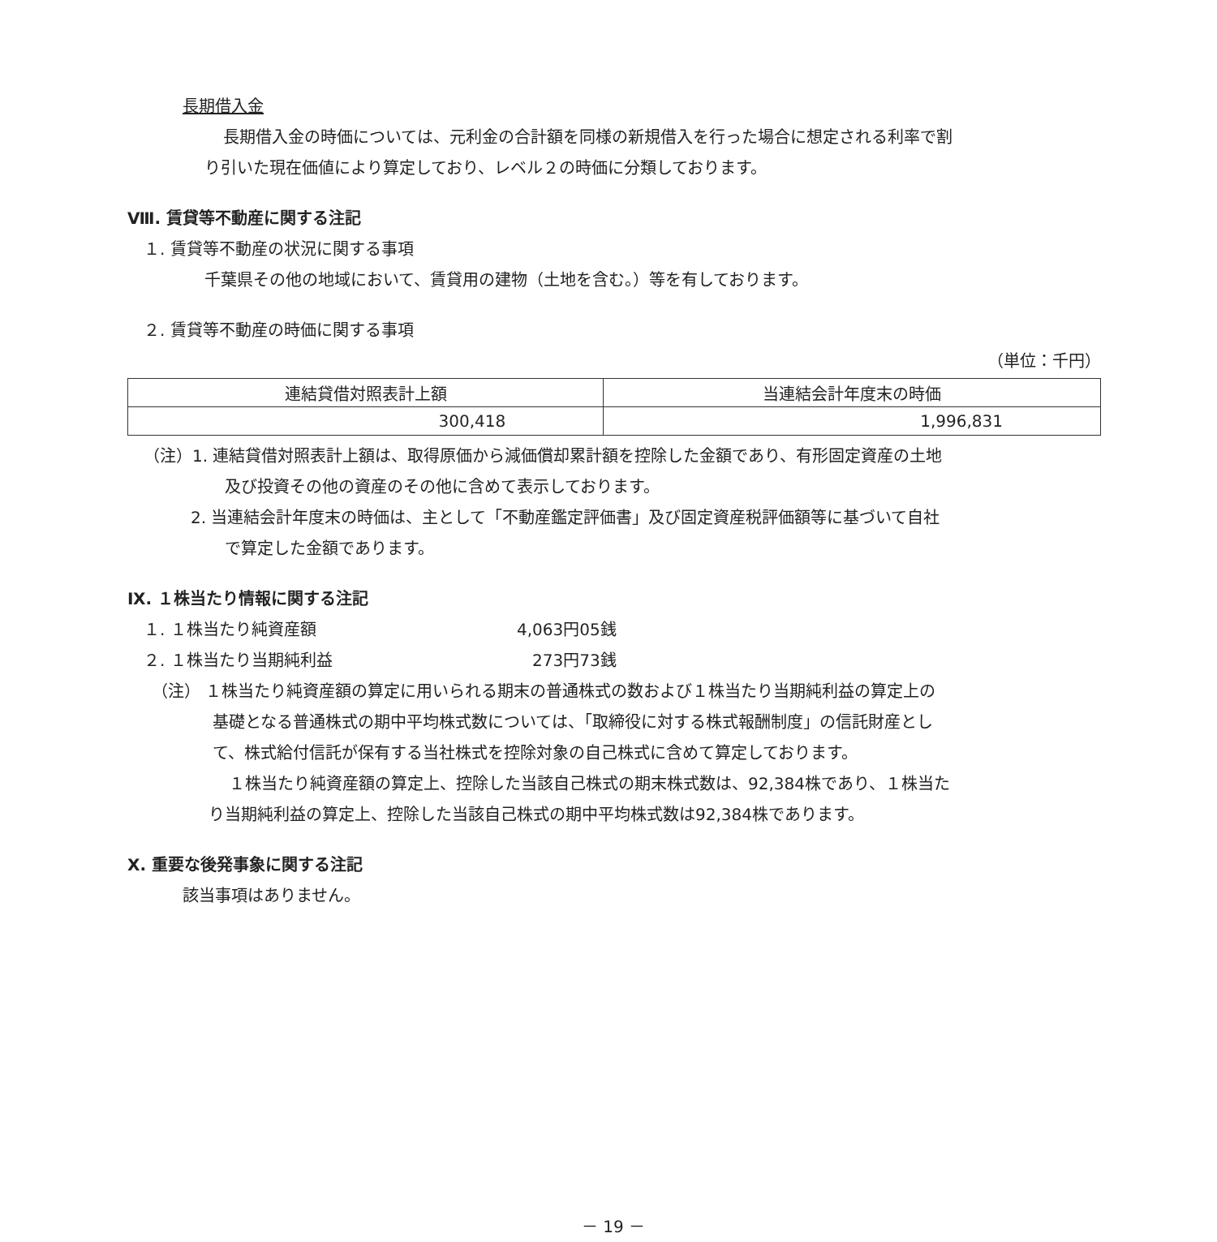長期借入金
長期借入金の時価については、元利金の合計額を同様の新規借入を行った場合に想定される利率で割
り引いた現在価値により算定しており、レベル２の時価に分類しております。
Ⅷ. 賃貸等不動産に関する注記
１. 賃貸等不動産の状況に関する事項
千葉県その他の地域において、賃貸用の建物（土地を含む。）等を有しております。
２. 賃貸等不動産の時価に関する事項
（単位：千円）
| 連結貸借対照表計上額 | 当連結会計年度末の時価 |
| --- | --- |
| 300,418 | 1,996,831 |
（注）1. 連結貸借対照表計上額は、取得原価から減価償却累計額を控除した金額であり、有形固定資産の土地
及び投資その他の資産のその他に含めて表示しております。
2. 当連結会計年度末の時価は、主として「不動産鑑定評価書」及び固定資産税評価額等に基づいて自社
で算定した金額であります。
Ⅸ. １株当たり情報に関する注記
１. １株当たり純資産額 4,063円05銭
２. １株当たり当期純利益 273円73銭
（注） １株当たり純資産額の算定に用いられる期末の普通株式の数および１株当たり当期純利益の算定上の
基礎となる普通株式の期中平均株式数については、「取締役に対する株式報酬制度」の信託財産とし
て、株式給付信託が保有する当社株式を控除対象の自己株式に含めて算定しております。
１株当たり純資産額の算定上、控除した当該自己株式の期末株式数は、92,384株であり、１株当た
り当期純利益の算定上、控除した当該自己株式の期中平均株式数は92,384株であります。
Ⅹ. 重要な後発事象に関する注記
該当事項はありません。
－ 19 －